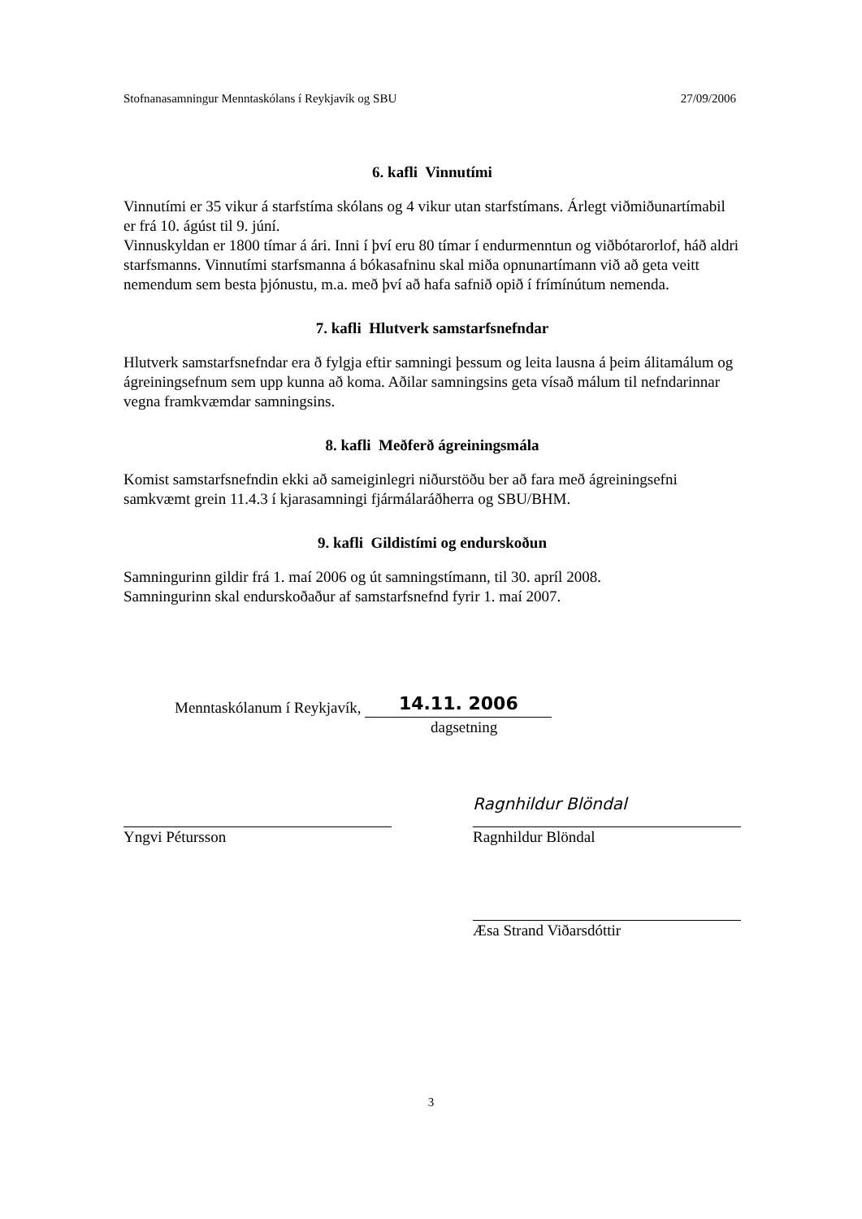Stofnanasamningur Menntaskólans í Reykjavík og SBU 27/09/2006
6. kafli Vinnutími
Vinnutími er 35 vikur á starfstíma skólans og 4 vikur utan starfstímans. Árlegt viðmiðunartímabil er frá 10. ágúst til 9. júní.
Vinnuskyldan er 1800 tímar á ári. Inni í því eru 80 tímar í endurmenntun og viðbótarorlof, háð aldri starfsmanns. Vinnutími starfsmanna á bókasafninu skal miða opnunartímann við að geta veitt nemendum sem besta þjónustu, m.a. með því að hafa safnið opið í frímínútum nemenda.
7. kafli Hlutverk samstarfsnefndar
Hlutverk samstarfsnefndar era ð fylgja eftir samningi þessum og leita lausna á þeim álitamálum og ágreiningsefnum sem upp kunna að koma. Aðilar samningsins geta vísað málum til nefndarinnar vegna framkvæmdar samningsins.
8. kafli Meðferð ágreiningsmála
Komist samstarfsnefndin ekki að sameiginlegri niðurstöðu ber að fara með ágreiningsefni samkvæmt grein 11.4.3 í kjarasamningi fjármálaráðherra og SBU/BHM.
9. kafli Gildistími og endurskoðun
Samningurinn gildir frá 1. maí 2006 og út samningstímann, til 30. apríl 2008.
Samningurinn skal endurskoðaður af samstarfsnefnd fyrir 1. maí 2007.
Menntaskólanum í Reykjavík, 14.11. 2006
dagsetning
Yngvi Pétursson
Ragnhildur Blöndal
Ragnhildur Blöndal
Æsa Strand Viðarsdóttir
3